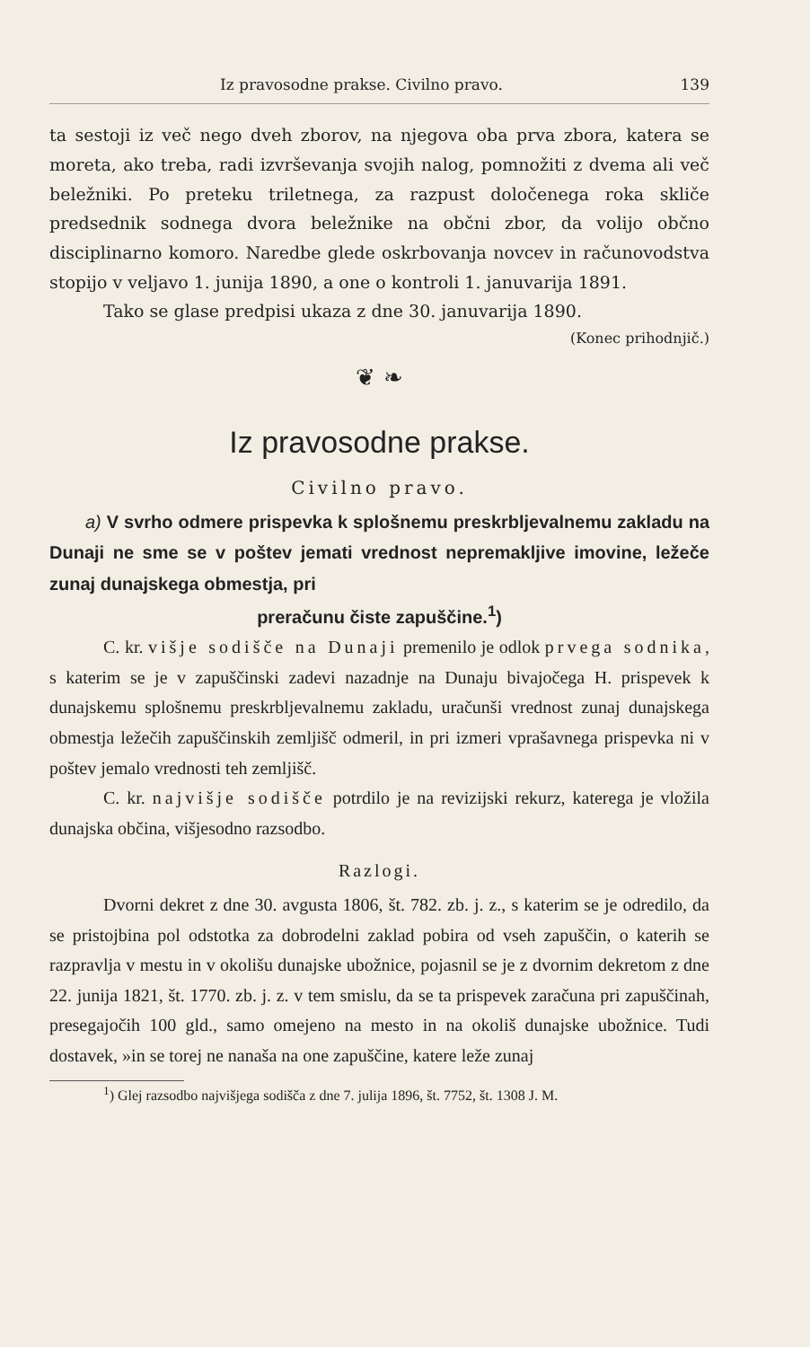Iz pravosodne prakse. Civilno pravo. 139
ta sestoji iz več nego dveh zborov, na njegova oba prva zbora, katera se moreta, ako treba, radi izvrševanja svojih nalog, pomnožiti z dvema ali več beležniki. Po preteku triletnega, za razpust določenega roka skliče predsednik sodnega dvora beležnike na občni zbor, da volijo občno disciplinarno komoro. Naredbe glede oskrbovanja novcev in računovodstva stopijo v veljavo 1. junija 1890, a one o kontroli 1. januvarija 1891.
Tako se glase predpisi ukaza z dne 30. januvarija 1890.
(Konec prihodnjič.)
❦ ❧
Iz pravosodne prakse.
Civilno pravo.
a) V svrho odmere prispevka k splošnemu preskrbljevalnemu zakladu na Dunaji ne sme se v poštev jemati vrednost nepremakljive imovine, ležeče zunaj dunajskega obmestja, pri
preračunu čiste zapuščine.<sup>1</sup>)
C. kr. višje sodišče na Dunaji premenilo je odlok prvega sodnika, s katerim se je v zapuščinski zadevi nazadnje na Dunaju bivajočega H. prispevek k dunajskemu splošnemu preskrbljevalnemu zakladu, uračunši vrednost zunaj dunajskega obmestja ležečih zapuščinskih zemljišč odmeril, in pri izmeri vprašavnega prispevka ni v poštev jemalo vrednosti teh zemljišč.
C. kr. najvišje sodišče potrdilo je na revizijski rekurz, katerega je vložila dunajska občina, višjesodno razsodbo.
Razlogi.
Dvorni dekret z dne 30. avgusta 1806, št. 782. zb. j. z., s katerim se je odredilo, da se pristojbina pol odstotka za dobrodelni zaklad pobira od vseh zapuščin, o katerih se razpravlja v mestu in v okolišu dunajske ubožnice, pojasnil se je z dvornim dekretom z dne 22. junija 1821, št. 1770. zb. j. z. v tem smislu, da se ta prispevek zaračuna pri zapuščinah, presegajočih 100 gld., samo omejeno na mesto in na okoliš dunajske ubožnice. Tudi dostavek, »in se torej ne nanaša na one zapuščine, katere leže zunaj
<sup>1</sup>) Glej razsodbo najvišjega sodišča z dne 7. julija 1896, št. 7752, št. 1308 J. M.